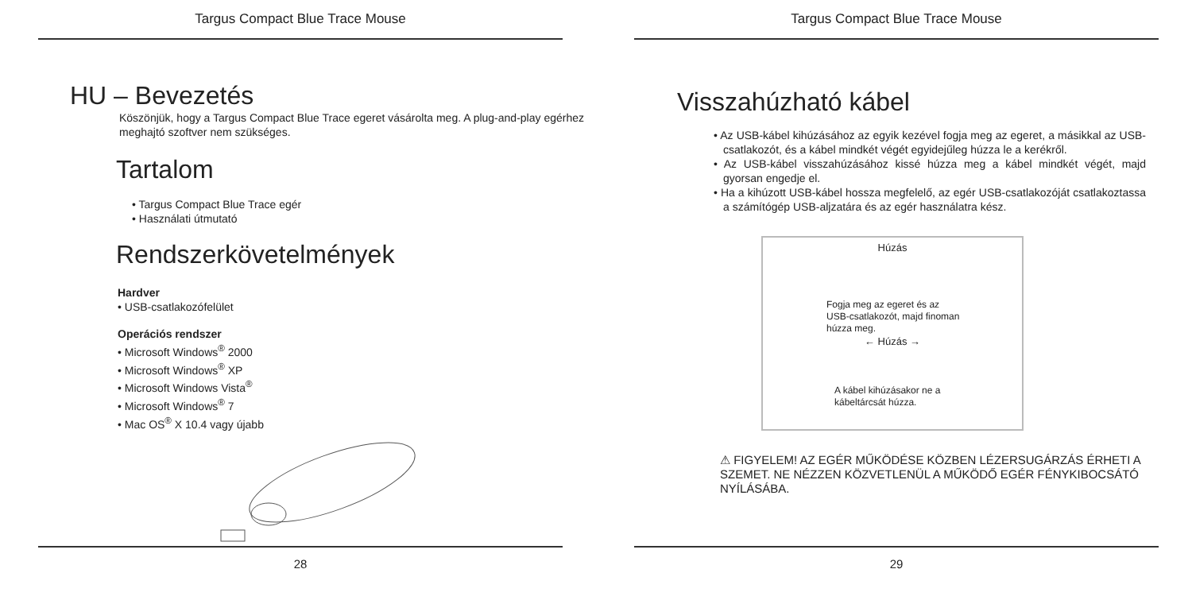Targus Compact Blue Trace Mouse
HU – Bevezetés
Köszönjük, hogy a Targus Compact Blue Trace egeret vásárolta meg. A plug-and-play egérhez meghajtó szoftver nem szükséges.
Tartalom
• Targus Compact Blue Trace egér
• Használati útmutató
Rendszerkövetelmények
Hardver
• USB-csatlakozófelület
Operációs rendszer
• Microsoft Windows<sup>®</sup> 2000
• Microsoft Windows<sup>®</sup> XP
• Microsoft Windows Vista<sup>®</sup>
• Microsoft Windows<sup>®</sup> 7
• Mac OS<sup>®</sup> X 10.4 vagy újabb
28
Targus Compact Blue Trace Mouse
Visszahúzható kábel
• Az USB-kábel kihúzásához az egyik kezével fogja meg az egeret, a másikkal az USB-csatlakozót, és a kábel mindkét végét egyidejűleg húzza le a kerékről.
• Az USB-kábel visszahúzásához kissé húzza meg a kábel mindkét végét, majd gyorsan engedje el.
• Ha a kihúzott USB-kábel hossza megfelelő, az egér USB-csatlakozóját csatlakoztassa a számítógép USB-aljzatára és az egér használatra kész.
Húzás
Fogja meg az egeret és az
USB-csatlakozót, majd finoman
húzza meg.
← Húzás →
A kábel kihúzásakor ne a
kábeltárcsát húzza.
⚠ FIGYELEM! AZ EGÉR MŰKÖDÉSE KÖZBEN LÉZERSUGÁRZÁS ÉRHETI A SZEMET. NE NÉZZEN KÖZVETLENÜL A MŰKÖDŐ EGÉR FÉNYKIBOCSÁTÓ NYÍLÁSÁBA.
29